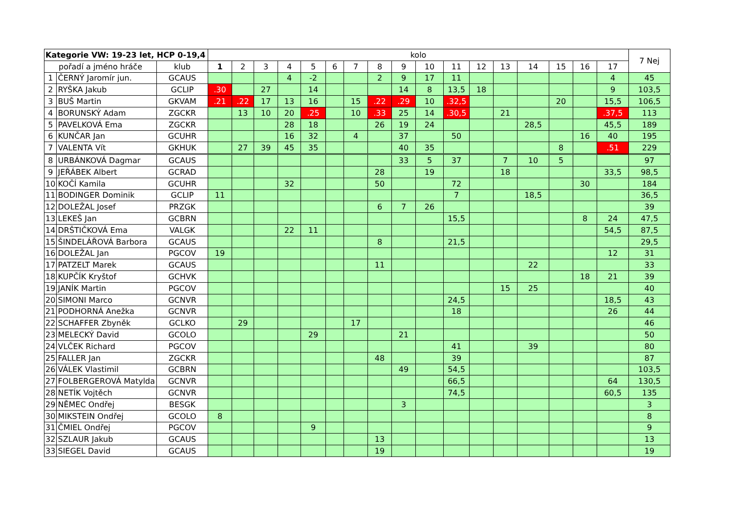| Kategorie VW: 19-23 let, HCP 0-19,4 | | | kolo | | | | | | | | | | | | | | | | | 7 Nej |
| --- | --- | --- | --- | --- | --- | --- | --- | --- | --- | --- | --- | --- | --- | --- | --- | --- | --- | --- | --- | --- |
| pořadí a jméno hráče | | klub | 1 | 2 | 3 | 4 | 5 | 6 | 7 | 8 | 9 | 10 | 11 | 12 | 13 | 14 | 15 | 16 | 17 | |
| 1 | ČERNÝ Jaromír jun. | GCAUS | | | | 4 | -2 | | | 2 | 9 | 17 | 11 | | | | | | 4 | 45 |
| 2 | RYŠKA Jakub | GCLIP | .30 | | 27 | | 14 | | | | 14 | 8 | 13,5 | 18 | | | | | 9 | 103,5 |
| 3 | BUŠ Martin | GKVAM | .21 | .22 | 17 | 13 | 16 | | 15 | .22 | .29 | 10 | .32,5 | | | | 20 | | 15,5 | 106,5 |
| 4 | BORUNSKÝ Adam | ZGCKR | | 13 | 10 | 20 | .25 | | 10 | .33 | 25 | 14 | .30,5 | | 21 | | | | .37,5 | 113 |
| 5 | PAVELKOVÁ Ema | ZGCKR | | | | 28 | 18 | | | 26 | 19 | 24 | | | | 28,5 | | | 45,5 | 189 |
| 6 | KUNČAR Jan | GCUHR | | | | 16 | 32 | | 4 | | 37 | | 50 | | | | | 16 | 40 | 195 |
| 7 | VALENTA Vít | GKHUK | | 27 | 39 | 45 | 35 | | | | 40 | 35 | | | | | 8 | | .51 | 229 |
| 8 | URBÁNKOVÁ Dagmar | GCAUS | | | | | | | | | 33 | 5 | 37 | | 7 | 10 | 5 | | | 97 |
| 9 | JEŘÁBEK Albert | GCRAD | | | | | | | | 28 | | 19 | | | 18 | | | | 33,5 | 98,5 |
| 10 | KOČÍ Kamila | GCUHR | | | | 32 | | | | 50 | | | 72 | | | | | 30 | | 184 |
| 11 | BODINGER Dominik | GCLIP | 11 | | | | | | | | | | 7 | | | 18,5 | | | | 36,5 |
| 12 | DOLEŽAL Josef | PRZGK | | | | | | | | 6 | 7 | 26 | | | | | | | | 39 |
| 13 | LEKEŠ Jan | GCBRN | | | | | | | | | | | 15,5 | | | | | 8 | 24 | 47,5 |
| 14 | DRŠTIČKOVÁ Ema | VALGK | | | | 22 | 11 | | | | | | | | | | | | 54,5 | 87,5 |
| 15 | ŠINDELÁŘOVÁ Barbora | GCAUS | | | | | | | | 8 | | | 21,5 | | | | | | | 29,5 |
| 16 | DOLEŽAL Jan | PGCOV | 19 | | | | | | | | | | | | | | | | 12 | 31 |
| 17 | PATZELT Marek | GCAUS | | | | | | | | 11 | | | | | | 22 | | | | 33 |
| 18 | KUPČÍK Kryštof | GCHVK | | | | | | | | | | | | | | | | 18 | 21 | 39 |
| 19 | JANÍK Martin | PGCOV | | | | | | | | | | | | | 15 | 25 | | | | 40 |
| 20 | SIMONI Marco | GCNVR | | | | | | | | | | | 24,5 | | | | | | 18,5 | 43 |
| 21 | PODHORNÁ Anežka | GCNVR | | | | | | | | | | | 18 | | | | | | 26 | 44 |
| 22 | SCHAFFER Zbyněk | GCLKO | | 29 | | | | | 17 | | | | | | | | | | | 46 |
| 23 | MELECKÝ David | GCOLO | | | | | 29 | | | | 21 | | | | | | | | | 50 |
| 24 | VLČEK Richard | PGCOV | | | | | | | | | | | 41 | | | 39 | | | | 80 |
| 25 | FALLER Jan | ZGCKR | | | | | | | | 48 | | | 39 | | | | | | | 87 |
| 26 | VÁLEK Vlastimil | GCBRN | | | | | | | | | 49 | | 54,5 | | | | | | | 103,5 |
| 27 | FOLBERGEROVÁ Matylda | GCNVR | | | | | | | | | | | 66,5 | | | | | | 64 | 130,5 |
| 28 | NETÍK Vojtěch | GCNVR | | | | | | | | | | | 74,5 | | | | | | 60,5 | 135 |
| 29 | NĚMEC Ondřej | BESGK | | | | | | | | | 3 | | | | | | | | | 3 |
| 30 | MIKSTEIN Ondřej | GCOLO | 8 | | | | | | | | | | | | | | | | | 8 |
| 31 | ČMIEL Ondřej | PGCOV | | | | | 9 | | | | | | | | | | | | | 9 |
| 32 | SZLAUR Jakub | GCAUS | | | | | | | | 13 | | | | | | | | | | 13 |
| 33 | SIEGEL David | GCAUS | | | | | | | | 19 | | | | | | | | | | 19 |